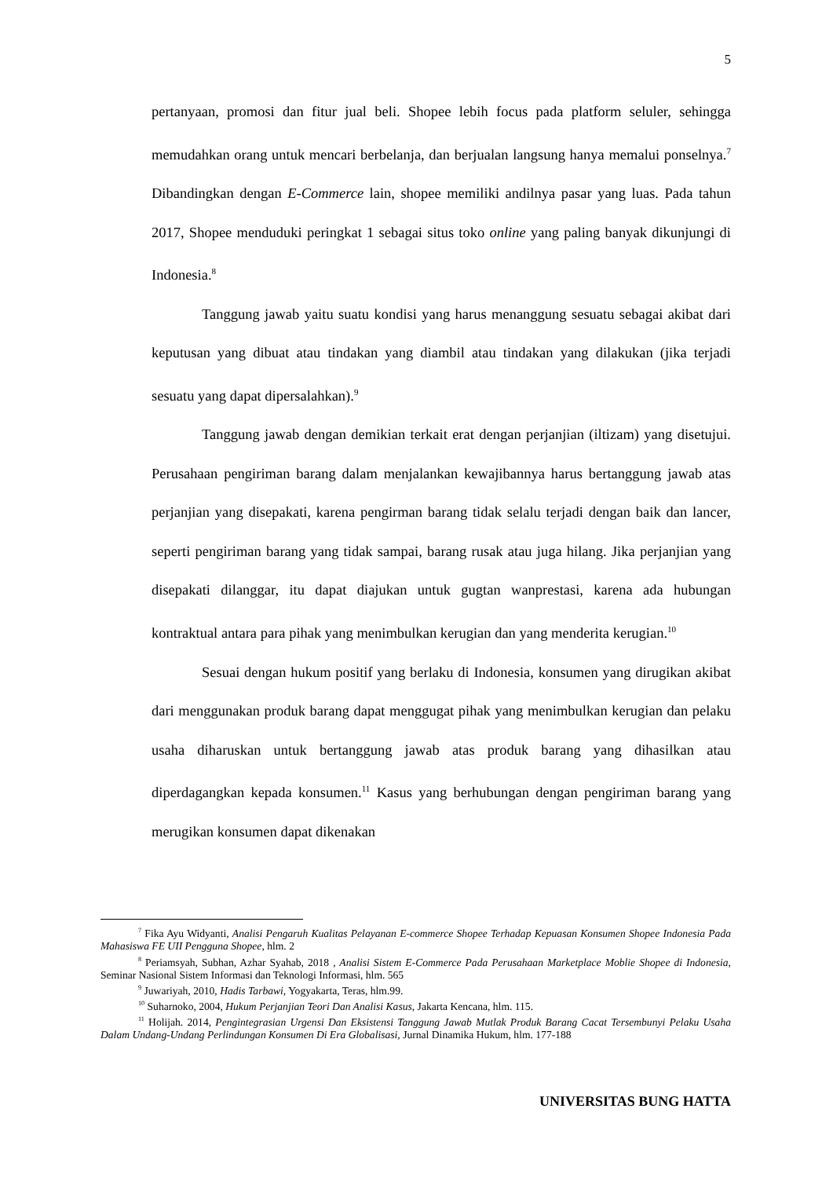5
pertanyaan, promosi dan fitur jual beli. Shopee lebih focus pada platform seluler, sehingga memudahkan orang untuk mencari berbelanja, dan berjualan langsung hanya memalui ponselnya.<sup>7</sup> Dibandingkan dengan E-Commerce lain, shopee memiliki andilnya pasar yang luas. Pada tahun 2017, Shopee menduduki peringkat 1 sebagai situs toko online yang paling banyak dikunjungi di Indonesia.<sup>8</sup>
Tanggung jawab yaitu suatu kondisi yang harus menanggung sesuatu sebagai akibat dari keputusan yang dibuat atau tindakan yang diambil atau tindakan yang dilakukan (jika terjadi sesuatu yang dapat dipersalahkan).<sup>9</sup>
Tanggung jawab dengan demikian terkait erat dengan perjanjian (iltizam) yang disetujui. Perusahaan pengiriman barang dalam menjalankan kewajibannya harus bertanggung jawab atas perjanjian yang disepakati, karena pengirman barang tidak selalu terjadi dengan baik dan lancer, seperti pengiriman barang yang tidak sampai, barang rusak atau juga hilang. Jika perjanjian yang disepakati dilanggar, itu dapat diajukan untuk gugtan wanprestasi, karena ada hubungan kontraktual antara para pihak yang menimbulkan kerugian dan yang menderita kerugian.<sup>10</sup>
Sesuai dengan hukum positif yang berlaku di Indonesia, konsumen yang dirugikan akibat dari menggunakan produk barang dapat menggugat pihak yang menimbulkan kerugian dan pelaku usaha diharuskan untuk bertanggung jawab atas produk barang yang dihasilkan atau diperdagangkan kepada konsumen.<sup>11</sup> Kasus yang berhubungan dengan pengiriman barang yang merugikan konsumen dapat dikenakan
<sup>7</sup> Fika Ayu Widyanti, Analisi Pengaruh Kualitas Pelayanan E-commerce Shopee Terhadap Kepuasan Konsumen Shopee Indonesia Pada Mahasiswa FE UII Pengguna Shopee, hlm. 2
<sup>8</sup> Periamsyah, Subhan, Azhar Syahab, 2018 , Analisi Sistem E-Commerce Pada Perusahaan Marketplace Moblie Shopee di Indonesia, Seminar Nasional Sistem Informasi dan Teknologi Informasi, hlm. 565
<sup>9</sup> Juwariyah, 2010, Hadis Tarbawi, Yogyakarta, Teras, hlm.99.
<sup>10</sup> Suharnoko, 2004, Hukum Perjanjian Teori Dan Analisi Kasus, Jakarta Kencana, hlm. 115.
<sup>11</sup> Holijah. 2014, Pengintegrasian Urgensi Dan Eksistensi Tanggung Jawab Mutlak Produk Barang Cacat Tersembunyi Pelaku Usaha Dalam Undang-Undang Perlindungan Konsumen Di Era Globalisasi, Jurnal Dinamika Hukum, hlm. 177-188
UNIVERSITAS BUNG HATTA